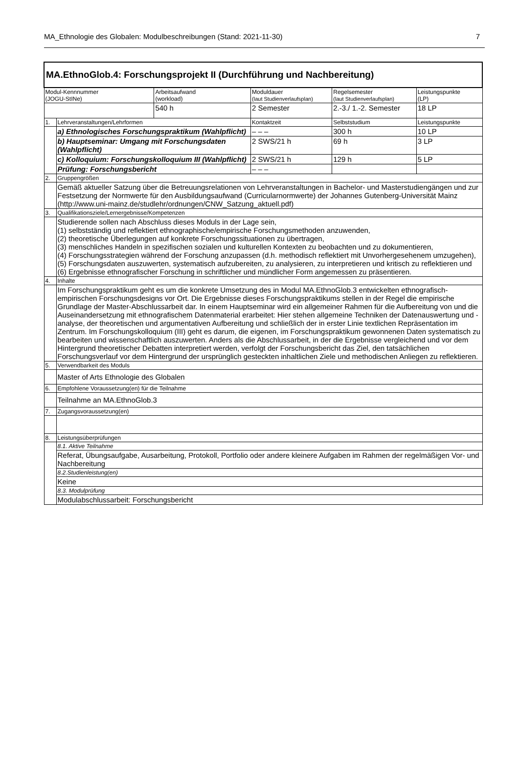MA_Ethnologie des Globalen: Modulbeschreibungen (Stand: 2021-11-30) 7
| MA.EthnoGlob.4: Forschungsprojekt II (Durchführung und Nachbereitung) | | | | | |
| Modul-Kennnummer (JOGU-StINe) | | Arbeitsaufwand (workload) | Moduldauer (laut Studienverlaufsplan) | Regelsemester (laut Studienverlaufsplan) | Leistungspunkte (LP) |
| | | 540 h | 2 Semester | 2.-3./ 1.-2. Semester | 18 LP |
| 1. | Lehrveranstaltungen/Lehrformen | | Kontaktzeit | Selbststudium | Leistungspunkte |
| | a) Ethnologisches Forschungspraktikum (Wahlpflicht) | | – – – | 300 h | 10 LP |
| | b) Hauptseminar: Umgang mit Forschungsdaten (Wahlpflicht) | | 2 SWS/21 h | 69 h | 3 LP |
| | c) Kolloquium: Forschungskolloquium III (Wahlpflicht) | | 2 SWS/21 h | 129 h | 5 LP |
| | Prüfung: Forschungsbericht | | – – – | | |
| 2. | Gruppengrößen | | | | |
| | Gemäß aktueller Satzung über die Betreuungsrelationen von Lehrveranstaltungen in Bachelor- und Masterstudiengängen und zur Festsetzung der Normwerte für den Ausbildungsaufwand (Curricularnormwerte) der Johannes Gutenberg-Universität Mainz (http://www.uni-mainz.de/studlehr/ordnungen/CNW_Satzung_aktuell.pdf) | | | | |
| 3. | Qualifikationsziele/Lernergebnisse/Kompetenzen | | | | |
| | Studierende sollen nach Abschluss dieses Moduls in der Lage sein, (1) selbstständig und reflektiert ethnographische/empirische Forschungsmethoden anzuwenden, (2) theoretische Überlegungen auf konkrete Forschungssituationen zu übertragen, (3) menschliches Handeln in spezifischen sozialen und kulturellen Kontexten zu beobachten und zu dokumentieren, (4) Forschungsstrategien während der Forschung anzupassen (d.h. methodisch reflektiert mit Unvorhergesehenem umzugehen), (5) Forschungsdaten auszuwerten, systematisch aufzubereiten, zu analysieren, zu interpretieren und kritisch zu reflektieren und (6) Ergebnisse ethnografischer Forschung in schriftlicher und mündlicher Form angemessen zu präsentieren. | | | | |
| 4. | Inhalte | | | | |
| | Im Forschungspraktikum geht es um die konkrete Umsetzung des in Modul MA.EthnoGlob.3 entwickelten ethnografisch-empirischen Forschungsdesigns vor Ort. Die Ergebnisse dieses Forschungspraktikums stellen in der Regel die empirische Grundlage der Master-Abschlussarbeit dar. In einem Hauptseminar wird ein allgemeiner Rahmen für die Aufbereitung von und die Auseinandersetzung mit ethnografischem Datenmaterial erarbeitet: Hier stehen allgemeine Techniken der Datenauswertung und -analyse, der theoretischen und argumentativen Aufbereitung und schließlich der in erster Linie textlichen Repräsentation im Zentrum. Im Forschungskolloquium (III) geht es darum, die eigenen, im Forschungspraktikum gewonnenen Daten systematisch zu bearbeiten und wissenschaftlich auszuwerten. Anders als die Abschlussarbeit, in der die Ergebnisse vergleichend und vor dem Hintergrund theoretischer Debatten interpretiert werden, verfolgt der Forschungsbericht das Ziel, den tatsächlichen Forschungsverlauf vor dem Hintergrund der ursprünglich gesteckten inhaltlichen Ziele und methodischen Anliegen zu reflektieren. | | | | |
| 5. | Verwendbarkeit des Moduls | | | | |
| | Master of Arts Ethnologie des Globalen | | | | |
| 6. | Empfohlene Voraussetzung(en) für die Teilnahme | | | | |
| | Teilnahme an MA.EthnoGlob.3 | | | | |
| 7. | Zugangsvoraussetzung(en) | | | | |
| 8. | Leistungsüberprüfungen | | | | |
| | 8.1. Aktive Teilnahme | | | | |
| | Referat, Übungsaufgabe, Ausarbeitung, Protokoll, Portfolio oder andere kleinere Aufgaben im Rahmen der regelmäßigen Vor- und Nachbereitung | | | | |
| | 8.2.Studienleistung(en) | | | | |
| | Keine | | | | |
| | 8.3. Modulprüfung | | | | |
| | Modulabschlussarbeit: Forschungsbericht | | | | |